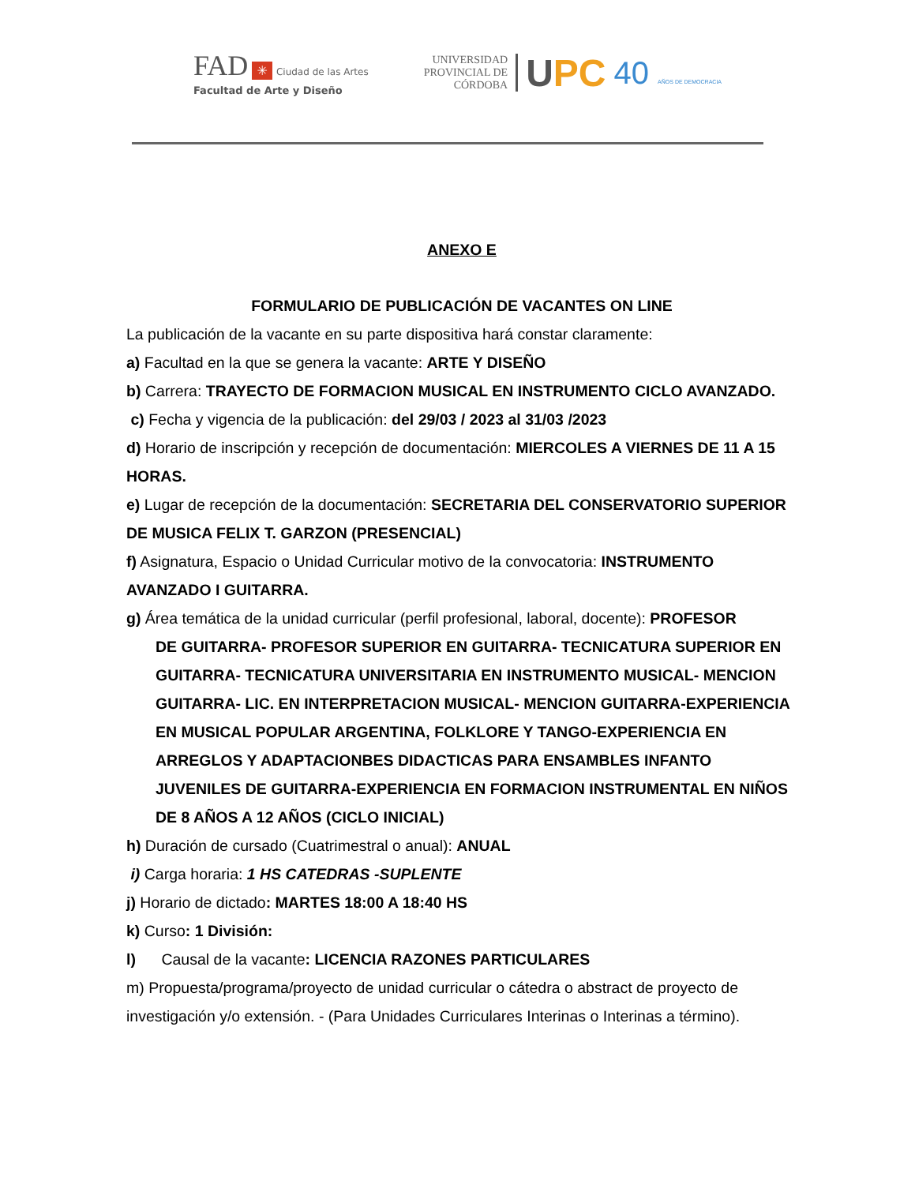FAD ✳ Ciudad de las Artes
Facultad de Arte y Diseño
UNIVERSIDAD
PROVINCIAL DE
CÓRDOBA
UPC
40 AÑOS DE DEMOCRACIA
ANEXO E
FORMULARIO DE PUBLICACIÓN DE VACANTES ON LINE
La publicación de la vacante en su parte dispositiva hará constar claramente:
a) Facultad en la que se genera la vacante: ARTE Y DISEÑO
b) Carrera: TRAYECTO DE FORMACION MUSICAL EN INSTRUMENTO CICLO AVANZADO.
c) Fecha y vigencia de la publicación: del 29/03 / 2023 al 31/03 /2023
d) Horario de inscripción y recepción de documentación: MIERCOLES A VIERNES DE 11 A 15 HORAS.
e) Lugar de recepción de la documentación: SECRETARIA DEL CONSERVATORIO SUPERIOR DE MUSICA FELIX T. GARZON (PRESENCIAL)
f) Asignatura, Espacio o Unidad Curricular motivo de la convocatoria: INSTRUMENTO AVANZADO I GUITARRA.
g) Área temática de la unidad curricular (perfil profesional, laboral, docente): PROFESOR
DE GUITARRA- PROFESOR SUPERIOR EN GUITARRA- TECNICATURA SUPERIOR EN GUITARRA- TECNICATURA UNIVERSITARIA EN INSTRUMENTO MUSICAL- MENCION GUITARRA- LIC. EN INTERPRETACION MUSICAL- MENCION GUITARRA-EXPERIENCIA EN MUSICAL POPULAR ARGENTINA, FOLKLORE Y TANGO-EXPERIENCIA EN ARREGLOS Y ADAPTACIONBES DIDACTICAS PARA ENSAMBLES INFANTO JUVENILES DE GUITARRA-EXPERIENCIA EN FORMACION INSTRUMENTAL EN NIÑOS DE 8 AÑOS A 12 AÑOS (CICLO INICIAL)
h) Duración de cursado (Cuatrimestral o anual): ANUAL
i) Carga horaria: 1 HS CATEDRAS -SUPLENTE
j) Horario de dictado: MARTES 18:00 A 18:40 HS
k) Curso: 1 División:
l) Causal de la vacante: LICENCIA RAZONES PARTICULARES
m) Propuesta/programa/proyecto de unidad curricular o cátedra o abstract de proyecto de investigación y/o extensión. - (Para Unidades Curriculares Interinas o Interinas a término).